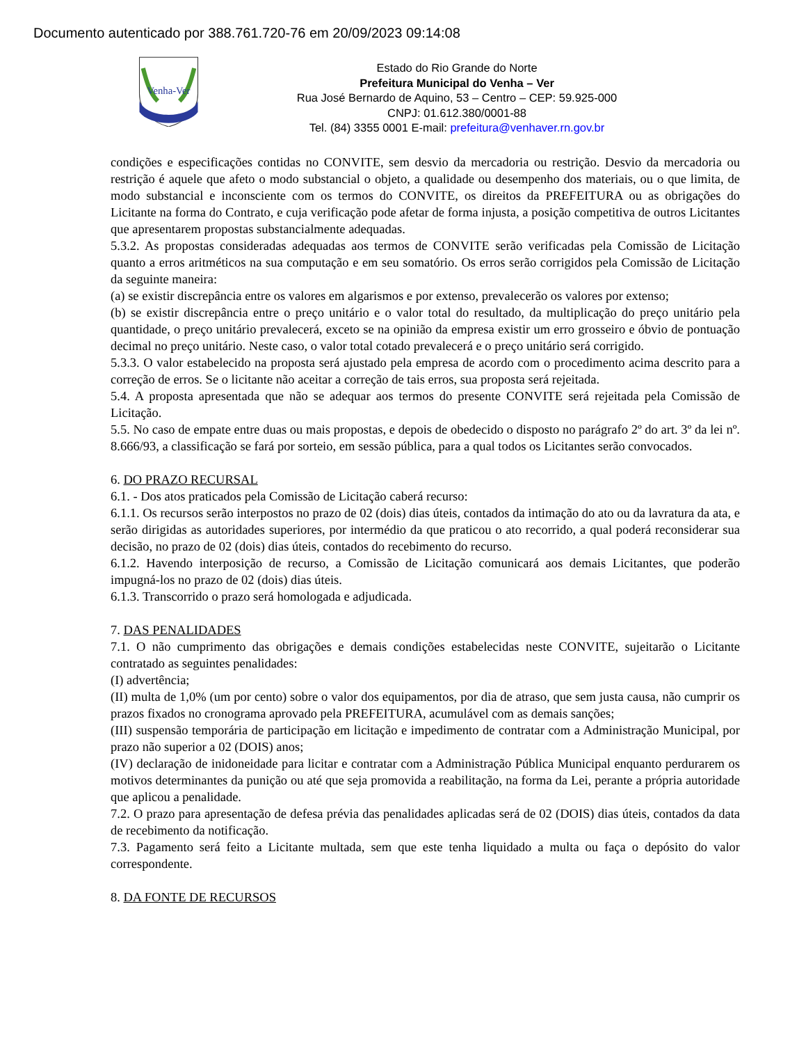Documento autenticado por 388.761.720-76 em 20/09/2023 09:14:08
Venha-Ver
Estado do Rio Grande do Norte
Prefeitura Municipal do Venha – Ver
Rua José Bernardo de Aquino, 53 – Centro – CEP: 59.925-000
CNPJ: 01.612.380/0001-88
Tel. (84) 3355 0001 E-mail: prefeitura@venhaver.rn.gov.br
condições e especificações contidas no CONVITE, sem desvio da mercadoria ou restrição. Desvio da mercadoria ou restrição é aquele que afeto o modo substancial o objeto, a qualidade ou desempenho dos materiais, ou o que limita, de modo substancial e inconsciente com os termos do CONVITE, os direitos da PREFEITURA ou as obrigações do Licitante na forma do Contrato, e cuja verificação pode afetar de forma injusta, a posição competitiva de outros Licitantes que apresentarem propostas substancialmente adequadas.
5.3.2. As propostas consideradas adequadas aos termos de CONVITE serão verificadas pela Comissão de Licitação quanto a erros aritméticos na sua computação e em seu somatório. Os erros serão corrigidos pela Comissão de Licitação da seguinte maneira:
(a) se existir discrepância entre os valores em algarismos e por extenso, prevalecerão os valores por extenso;
(b) se existir discrepância entre o preço unitário e o valor total do resultado, da multiplicação do preço unitário pela quantidade, o preço unitário prevalecerá, exceto se na opinião da empresa existir um erro grosseiro e óbvio de pontuação decimal no preço unitário. Neste caso, o valor total cotado prevalecerá e o preço unitário será corrigido.
5.3.3. O valor estabelecido na proposta será ajustado pela empresa de acordo com o procedimento acima descrito para a correção de erros. Se o licitante não aceitar a correção de tais erros, sua proposta será rejeitada.
5.4. A proposta apresentada que não se adequar aos termos do presente CONVITE será rejeitada pela Comissão de Licitação.
5.5. No caso de empate entre duas ou mais propostas, e depois de obedecido o disposto no parágrafo 2º do art. 3º da lei nº. 8.666/93, a classificação se fará por sorteio, em sessão pública, para a qual todos os Licitantes serão convocados.
6. DO PRAZO RECURSAL
6.1. - Dos atos praticados pela Comissão de Licitação caberá recurso:
6.1.1. Os recursos serão interpostos no prazo de 02 (dois) dias úteis, contados da intimação do ato ou da lavratura da ata, e serão dirigidas as autoridades superiores, por intermédio da que praticou o ato recorrido, a qual poderá reconsiderar sua decisão, no prazo de 02 (dois) dias úteis, contados do recebimento do recurso.
6.1.2. Havendo interposição de recurso, a Comissão de Licitação comunicará aos demais Licitantes, que poderão impugná-los no prazo de 02 (dois) dias úteis.
6.1.3. Transcorrido o prazo será homologada e adjudicada.
7. DAS PENALIDADES
7.1. O não cumprimento das obrigações e demais condições estabelecidas neste CONVITE, sujeitarão o Licitante contratado as seguintes penalidades:
(I) advertência;
(II) multa de 1,0% (um por cento) sobre o valor dos equipamentos, por dia de atraso, que sem justa causa, não cumprir os prazos fixados no cronograma aprovado pela PREFEITURA, acumulável com as demais sanções;
(III) suspensão temporária de participação em licitação e impedimento de contratar com a Administração Municipal, por prazo não superior a 02 (DOIS) anos;
(IV) declaração de inidoneidade para licitar e contratar com a Administração Pública Municipal enquanto perdurarem os motivos determinantes da punição ou até que seja promovida a reabilitação, na forma da Lei, perante a própria autoridade que aplicou a penalidade.
7.2. O prazo para apresentação de defesa prévia das penalidades aplicadas será de 02 (DOIS) dias úteis, contados da data de recebimento da notificação.
7.3. Pagamento será feito a Licitante multada, sem que este tenha liquidado a multa ou faça o depósito do valor correspondente.
8. DA FONTE DE RECURSOS